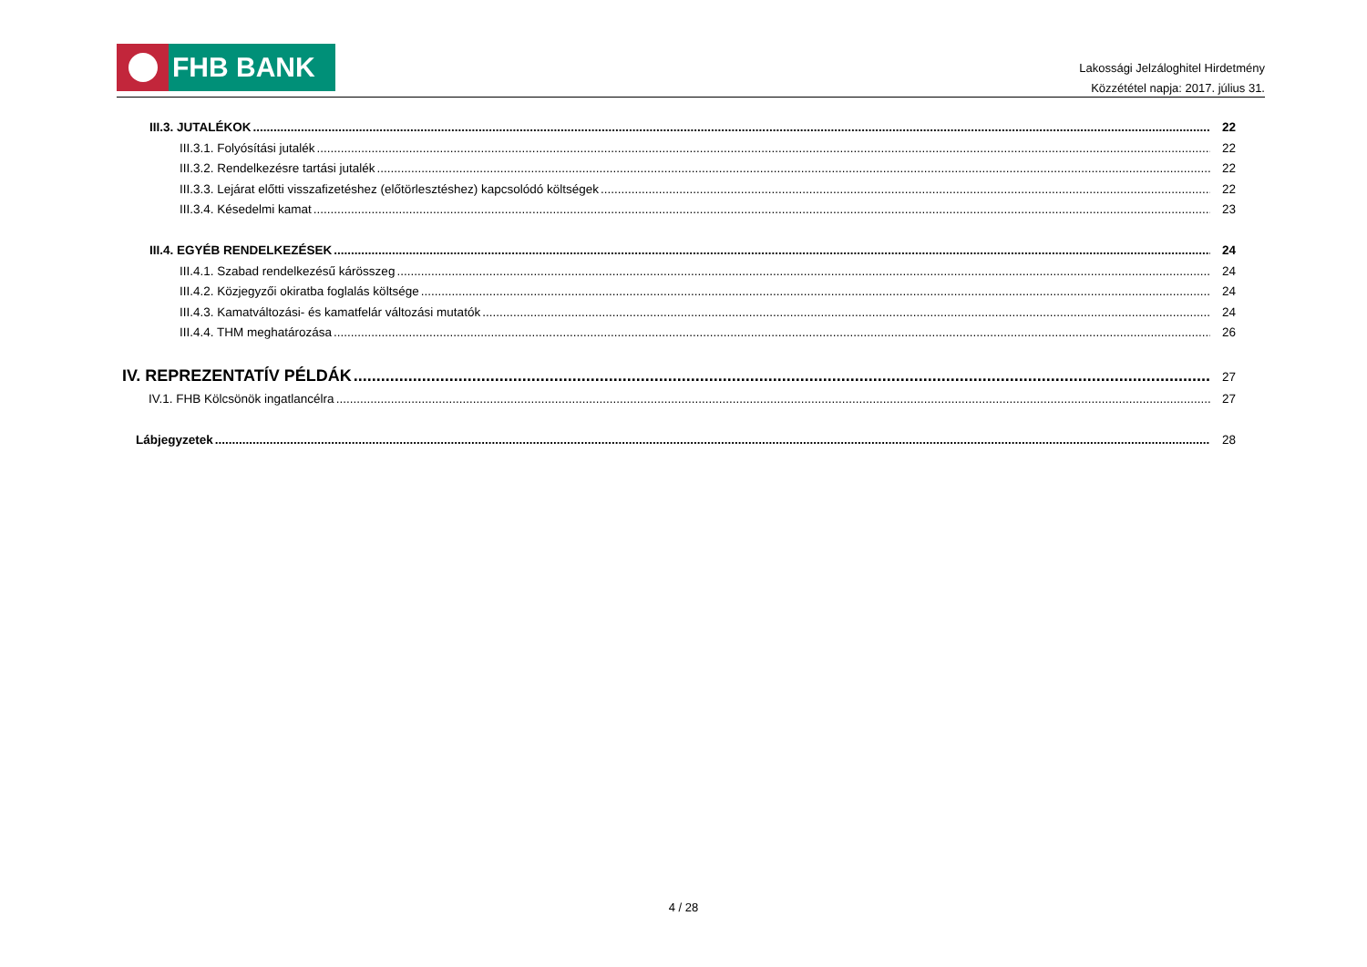FHB BANK
Lakossági Jelzáloghitel Hirdetmény
Közzététel napja: 2017. július 31.
III.3. JUTALÉKOK 22
III.3.1. Folyósítási jutalék 22
III.3.2. Rendelkezésre tartási jutalék 22
III.3.3. Lejárat előtti visszafizetéshez (előtörlesztéshez) kapcsolódó költségek 22
III.3.4. Késedelmi kamat 23
III.4. EGYÉB RENDELKEZÉSEK 24
III.4.1. Szabad rendelkezésű kárösszeg 24
III.4.2. Közjegyzői okiratba foglalás költsége 24
III.4.3. Kamatváltozási- és kamatfelár változási mutatók 24
III.4.4. THM meghatározása 26
IV. REPREZENTATÍV PÉLDÁK 27
IV.1. FHB Kölcsönök ingatlancélra 27
Lábjegyzetek 28
4 / 28